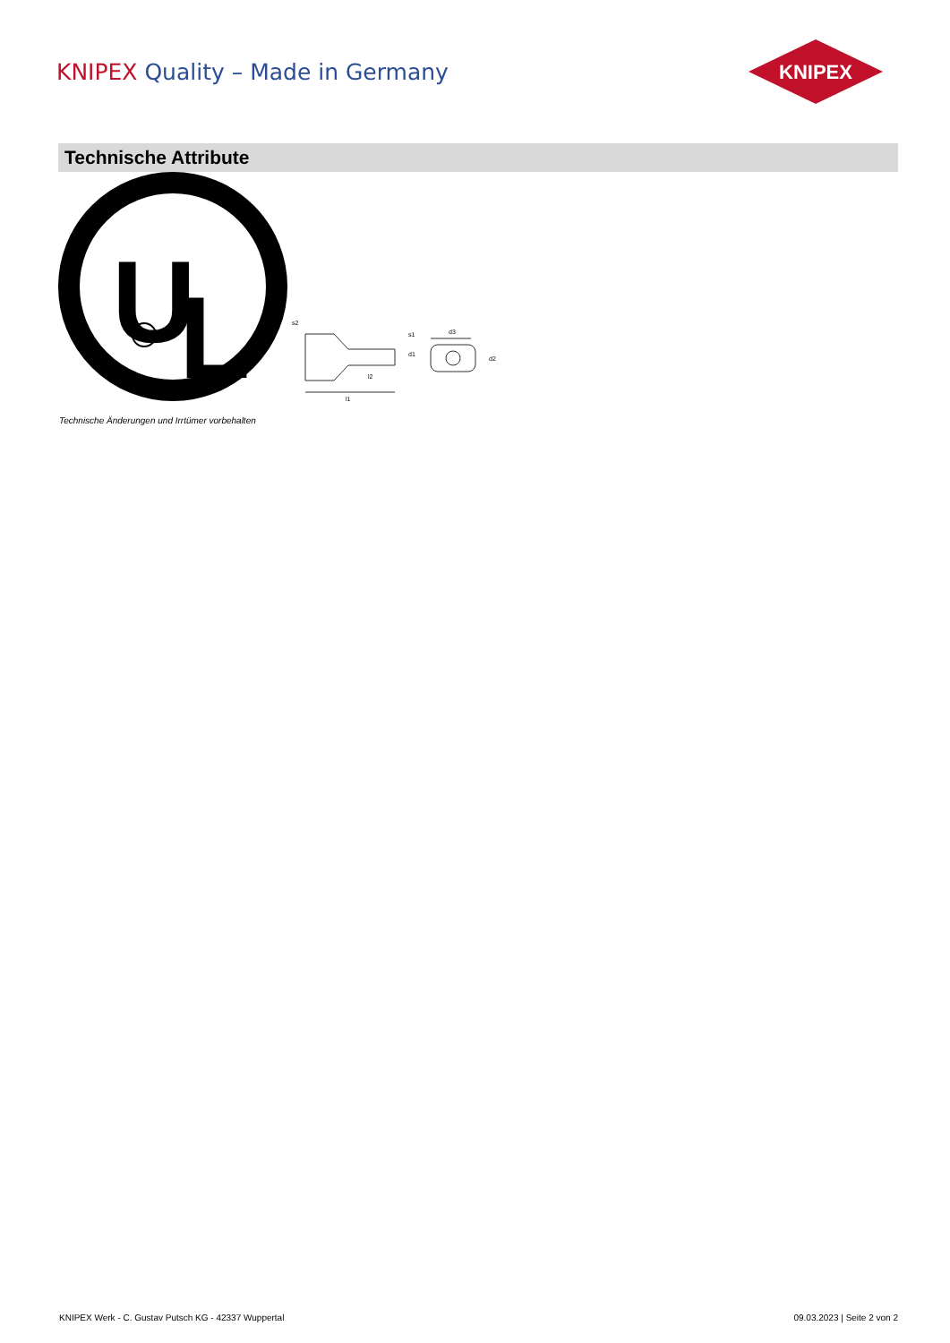KNIPEX Quality – Made in Germany
KNIPEX
Technische Attribute
U
L
R
l1
l2
d1
d3
d2
s2
s1
Technische Änderungen und Irrtümer vorbehalten
KNIPEX Werk - C. Gustav Putsch KG - 42337 Wuppertal 09.03.2023 | Seite 2 von 2